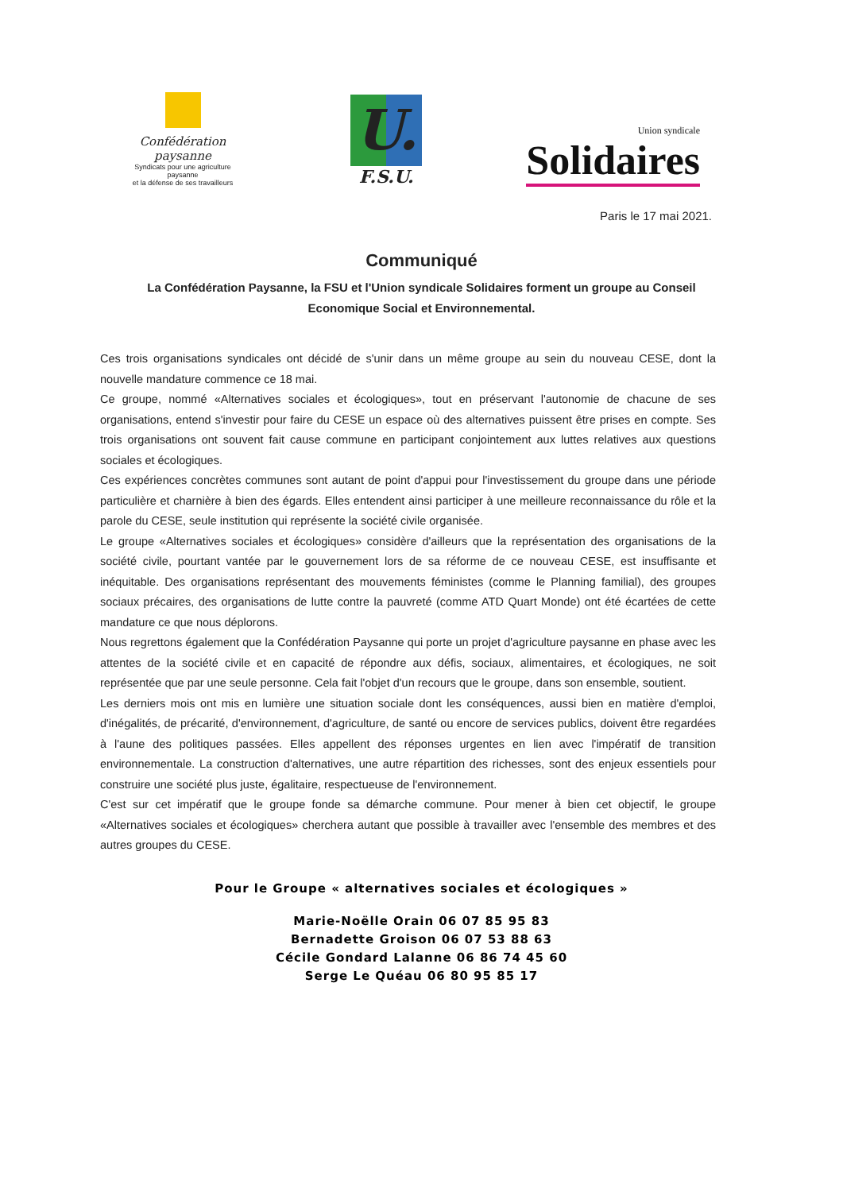Confédération paysanne
Syndicats pour une agriculture paysanne
et la défense de ses travailleurs
U.
F.S.U.
Union syndicale
Solidaires
Paris le 17 mai 2021.
Communiqué
La Confédération Paysanne, la FSU et l'Union syndicale Solidaires forment un groupe au Conseil Economique Social et Environnemental.
Ces trois organisations syndicales ont décidé de s'unir dans un même groupe au sein du nouveau CESE, dont la nouvelle mandature commence ce 18 mai.
Ce groupe, nommé «Alternatives sociales et écologiques», tout en préservant l'autonomie de chacune de ses organisations, entend s'investir pour faire du CESE un espace où des alternatives puissent être prises en compte. Ses trois organisations ont souvent fait cause commune en participant conjointement aux luttes relatives aux questions sociales et écologiques.
Ces expériences concrètes communes sont autant de point d'appui pour l'investissement du groupe dans une période particulière et charnière à bien des égards. Elles entendent ainsi participer à une meilleure reconnaissance du rôle et la parole du CESE, seule institution qui représente la société civile organisée.
Le groupe «Alternatives sociales et écologiques» considère d'ailleurs que la représentation des organisations de la société civile, pourtant vantée par le gouvernement lors de sa réforme de ce nouveau CESE, est insuffisante et inéquitable. Des organisations représentant des mouvements féministes (comme le Planning familial), des groupes sociaux précaires, des organisations de lutte contre la pauvreté (comme ATD Quart Monde) ont été écartées de cette mandature ce que nous déplorons.
Nous regrettons également que la Confédération Paysanne qui porte un projet d'agriculture paysanne en phase avec les attentes de la société civile et en capacité de répondre aux défis, sociaux, alimentaires, et écologiques, ne soit représentée que par une seule personne. Cela fait l'objet d'un recours que le groupe, dans son ensemble, soutient.
Les derniers mois ont mis en lumière une situation sociale dont les conséquences, aussi bien en matière d'emploi, d'inégalités, de précarité, d'environnement, d'agriculture, de santé ou encore de services publics, doivent être regardées à l'aune des politiques passées. Elles appellent des réponses urgentes en lien avec l'impératif de transition environnementale. La construction d'alternatives, une autre répartition des richesses, sont des enjeux essentiels pour construire une société plus juste, égalitaire, respectueuse de l'environnement.
C'est sur cet impératif que le groupe fonde sa démarche commune. Pour mener à bien cet objectif, le groupe «Alternatives sociales et écologiques» cherchera autant que possible à travailler avec l'ensemble des membres et des autres groupes du CESE.
Pour le Groupe « alternatives sociales et écologiques »
Marie-Noëlle Orain 06 07 85 95 83
Bernadette Groison 06 07 53 88 63
Cécile Gondard Lalanne 06 86 74 45 60
Serge Le Quéau 06 80 95 85 17